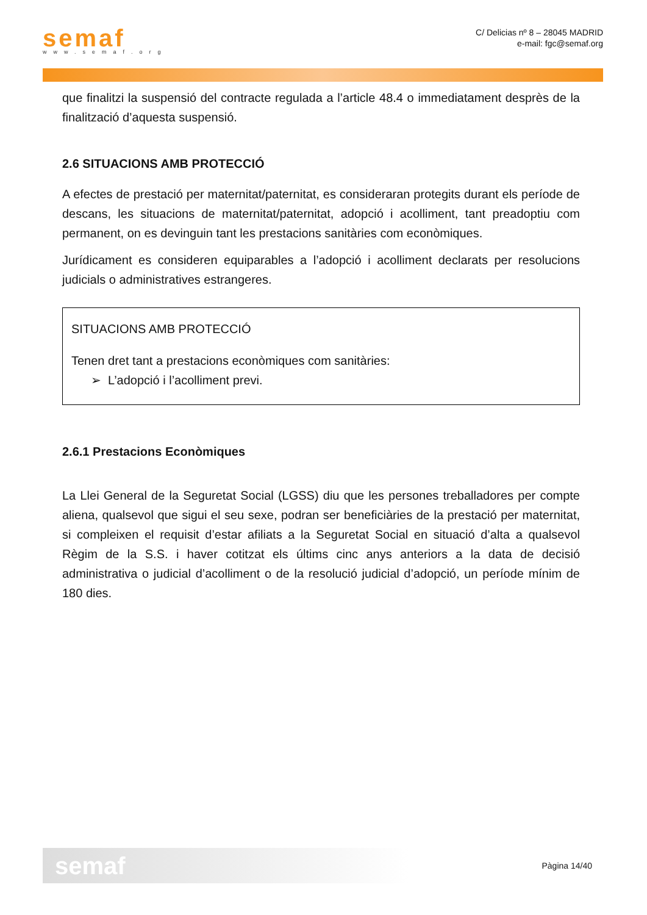semaf
www.semaf.org
C/ Delicias nº 8 – 28045 MADRID
e-mail: fgc@semaf.org
que finalitzi la suspensió del contracte regulada a l’article 48.4 o immediatament desprès de la finalització d’aquesta suspensió.
2.6 SITUACIONS AMB PROTECCIÓ
A efectes de prestació per maternitat/paternitat, es consideraran protegits durant els període de descans, les situacions de maternitat/paternitat, adopció i acolliment, tant preadoptiu com permanent, on es devinguin tant les prestacions sanitàries com econòmiques.
Jurídicament es consideren equiparables a l’adopció i acolliment declarats per resolucions judicials o administratives estrangeres.
SITUACIONS AMB PROTECCIÓ
Tenen dret tant a prestacions econòmiques com sanitàries:
➢ L’adopció i l’acolliment previ.
2.6.1 Prestacions Econòmiques
La Llei General de la Seguretat Social (LGSS) diu que les persones treballadores per compte aliena, qualsevol que sigui el seu sexe, podran ser beneficiàries de la prestació per maternitat, si compleixen el requisit d’estar afiliats a la Seguretat Social en situació d’alta a qualsevol Règim de la S.S. i haver cotitzat els últims cinc anys anteriors a la data de decisió administrativa o judicial d’acolliment o de la resolució judicial d’adopció, un període mínim de 180 dies.
semaf
Pàgina 14/40